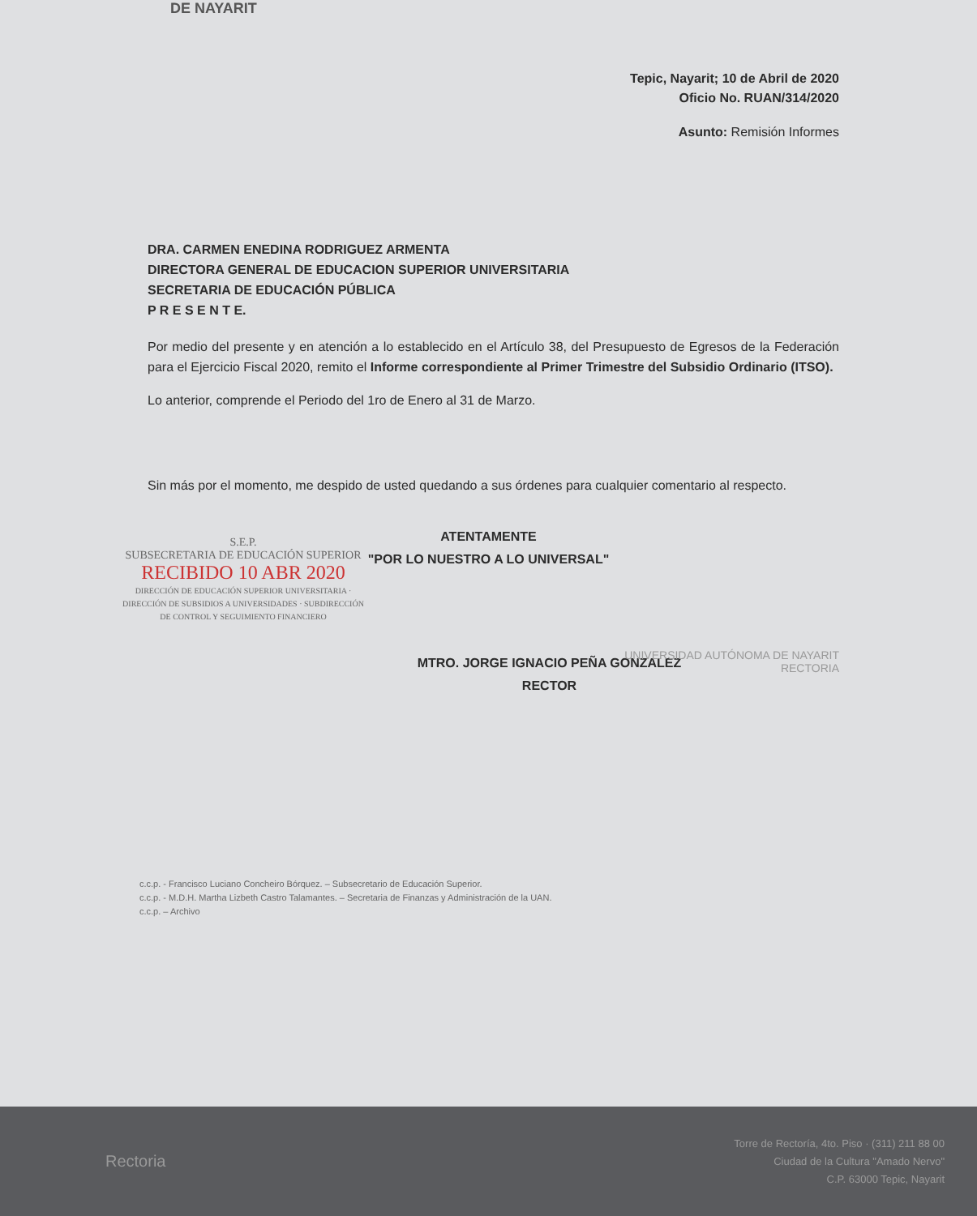DE NAYARIT
Tepic, Nayarit; 10 de Abril de 2020
Oficio No. RUAN/314/2020
Asunto: Remisión Informes
DRA. CARMEN ENEDINA RODRIGUEZ ARMENTA
DIRECTORA GENERAL DE EDUCACION SUPERIOR UNIVERSITARIA
SECRETARIA DE EDUCACIÓN PÚBLICA
P R E S E N T E.
Por medio del presente y en atención a lo establecido en el Artículo 38, del Presupuesto de Egresos de la Federación para el Ejercicio Fiscal 2020, remito el Informe correspondiente al Primer Trimestre del Subsidio Ordinario (ITSO).
Lo anterior, comprende el Periodo del 1ro de Enero al 31 de Marzo.
Sin más por el momento, me despido de usted quedando a sus órdenes para cualquier comentario al respecto.
S.E.P.
SUBSECRETARIA DE EDUCACIÓN SUPERIOR
RECIBIDO 10 ABR 2020
DIRECCIÓN DE EDUCACIÓN SUPERIOR UNIVERSITARIA · DIRECCIÓN DE SUBSIDIOS A UNIVERSIDADES · SUBDIRECCIÓN DE CONTROL Y SEGUIMIENTO FINANCIERO
ATENTAMENTE
"POR LO NUESTRO A LO UNIVERSAL"
MTRO. JORGE IGNACIO PEÑA GONZALEZ
RECTOR
UNIVERSIDAD AUTÓNOMA DE NAYARIT
RECTORIA
c.c.p. - Francisco Luciano Concheiro Bórquez. – Subsecretario de Educación Superior.
c.c.p. - M.D.H. Martha Lizbeth Castro Talamantes. – Secretaria de Finanzas y Administración de la UAN.
c.c.p. – Archivo
Rectoria
Torre de Rectoría, 4to. Piso · (311) 211 88 00
Ciudad de la Cultura "Amado Nervo"
C.P. 63000 Tepic, Nayarit